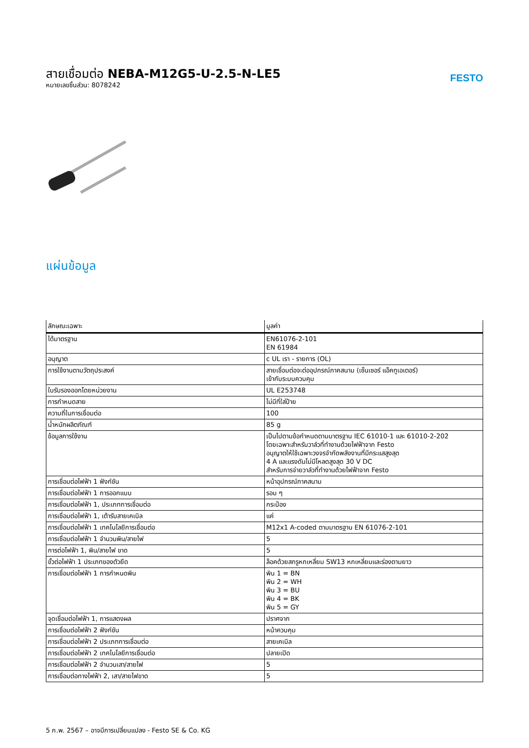สายเชื่อมต่อ NEBA-M12G5-U-2.5-N-LE5
หมายเลขชิ้นส่วน: 8078242
FESTO
แผ่นข้อมูล
| ลักษณะเฉพาะ | มูลค่า |
| --- | --- |
| ได้มาตรฐาน | EN61076-2-101 EN 61984 |
| อนุญาต | c UL เรา - รายการ (OL) |
| การใช้งานตามวัตถุประสงค์ | สายเชื่อมต่อจะต่ออุปกรณ์ภาคสนาม (เซ็นเซอร์ แอ็คทูเอเตอร์) เข้ากับระบบควบคุม |
| ใบรับรองออกโดยหน่วยงาน | UL E253748 |
| การกำหนดสาย | ไม่มีที่ใส่ป้าย |
| ความถี่ในการเชื่อมต่อ | 100 |
| น้ำหนักผลิตภัณฑ์ | 85 g |
| ข้อมูลการใช้งาน | เป็นไปตามข้อกำหนดตามมาตรฐาน IEC 61010-1 และ 61010-2-202 โดยเฉพาะสำหรับวาล์วที่ทำงานด้วยไฟฟ้าจาก Festo อนุญาตให้ใช้เฉพาะวงจรจำกัดพลังงานที่มีกระแสสูงสุด 4 A และแรงดันไม่มีโหลดสูงสุด 30 V DC สำหรับการจ่ายวาล์วที่ทำงานด้วยไฟฟ้าจาก Festo |
| การเชื่อมต่อไฟฟ้า 1 ฟังก์ชัน | หน้าอุปกรณ์ภาคสนาม |
| การเชื่อมต่อไฟฟ้า 1 การออกแบบ | รอบ ๆ |
| การเชื่อมต่อไฟฟ้า 1, ประเภทการเชื่อมต่อ | กระป๋อง |
| การเชื่อมต่อไฟฟ้า 1, เต้ารับสายเคเบิล | แค่ |
| การเชื่อมต่อไฟฟ้า 1 เทคโนโลยีการเชื่อมต่อ | M12x1 A-coded ตามมาตรฐาน EN 61076-2-101 |
| การเชื่อมต่อไฟฟ้า 1 จำนวนพิน/สายไฟ | 5 |
| การต่อไฟฟ้า 1, พิน/สายไฟ ขาด | 5 |
| ขั้วต่อไฟฟ้า 1 ประเภทของตัวยึด | ล็อคด้วยสกรูหกเหลี่ยม SW13 หกเหลี่ยมและร่องตามยาว |
| การเชื่อมต่อไฟฟ้า 1 การกำหนดพิน | พิน 1 = BN พิน 2 = WH พิน 3 = BU พิน 4 = BK พิน 5 = GY |
| จุดเชื่อมต่อไฟฟ้า 1, การแสดงผล | ปราศจาก |
| การเชื่อมต่อไฟฟ้า 2 ฟังก์ชัน | หน้าควบคุม |
| การเชื่อมต่อไฟฟ้า 2 ประเภทการเชื่อมต่อ | สายเคเบิล |
| การเชื่อมต่อไฟฟ้า 2 เทคโนโลยีการเชื่อมต่อ | ปลายเปิด |
| การเชื่อมต่อไฟฟ้า 2 จำนวนเสา/สายไฟ | 5 |
| การเชื่อมต่อทางไฟฟ้า 2, เสา/สายไฟขาด | 5 |
5 ก.พ. 2567 – อาจมีการเปลี่ยนแปลง - Festo SE & Co. KG